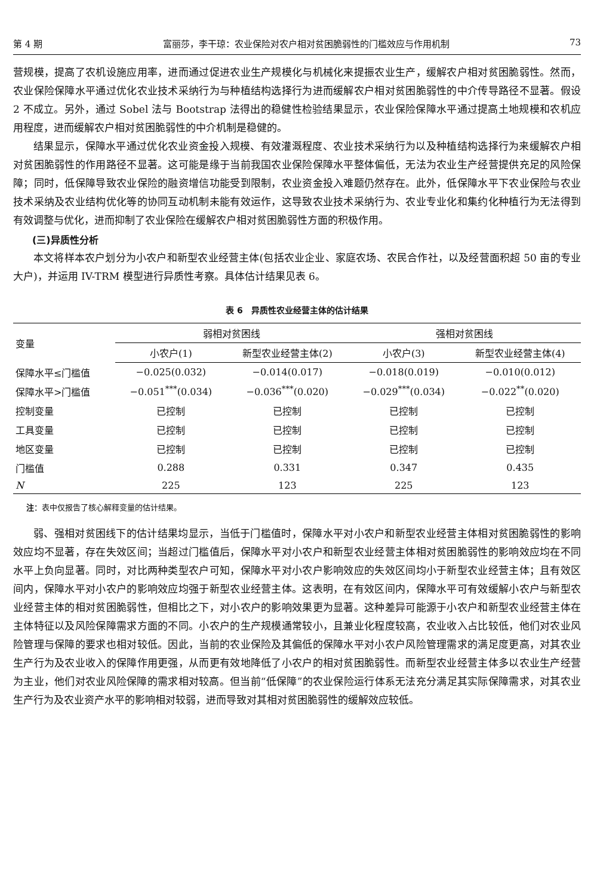第 4 期 富丽莎，李干琼：农业保险对农户相对贫困脆弱性的门槛效应与作用机制 73
营规模，提高了农机设施应用率，进而通过促进农业生产规模化与机械化来提振农业生产，缓解农户相对贫困脆弱性。然而，农业保险保障水平通过优化农业技术采纳行为与种植结构选择行为进而缓解农户相对贫困脆弱性的中介传导路径不显著。假设 2 不成立。另外，通过 Sobel 法与 Bootstrap 法得出的稳健性检验结果显示，农业保险保障水平通过提高土地规模和农机应用程度，进而缓解农户相对贫困脆弱性的中介机制是稳健的。
结果显示，保障水平通过优化农业资金投入规模、有效灌溉程度、农业技术采纳行为以及种植结构选择行为来缓解农户相对贫困脆弱性的作用路径不显著。这可能是缘于当前我国农业保险保障水平整体偏低，无法为农业生产经营提供充足的风险保障；同时，低保障导致农业保险的融资增信功能受到限制，农业资金投入难题仍然存在。此外，低保障水平下农业保险与农业技术采纳及农业结构优化等的协同互动机制未能有效运作，这导致农业技术采纳行为、农业专业化和集约化种植行为无法得到有效调整与优化，进而抑制了农业保险在缓解农户相对贫困脆弱性方面的积极作用。
(三)异质性分析
本文将样本农户划分为小农户和新型农业经营主体(包括农业企业、家庭农场、农民合作社，以及经营面积超 50 亩的专业大户)，并运用 IV-TRM 模型进行异质性考察。具体估计结果见表 6。
表 6　异质性农业经营主体的估计结果
| 变量 | 弱相对贫困线 | | 强相对贫困线 | |
| --- | --- | --- | --- | --- |
| | 小农户(1) | 新型农业经营主体(2) | 小农户(3) | 新型农业经营主体(4) |
| 保障水平≤门槛值 | −0.025(0.032) | −0.014(0.017) | −0.018(0.019) | −0.010(0.012) |
| 保障水平>门槛值 | −0.051<sup>***</sup>(0.034) | −0.036<sup>***</sup>(0.020) | −0.029<sup>***</sup>(0.034) | −0.022<sup>**</sup>(0.020) |
| 控制变量 | 已控制 | 已控制 | 已控制 | 已控制 |
| 工具变量 | 已控制 | 已控制 | 已控制 | 已控制 |
| 地区变量 | 已控制 | 已控制 | 已控制 | 已控制 |
| 门槛值 | 0.288 | 0.331 | 0.347 | 0.435 |
| N | 225 | 123 | 225 | 123 |
注：表中仅报告了核心解释变量的估计结果。
弱、强相对贫困线下的估计结果均显示，当低于门槛值时，保障水平对小农户和新型农业经营主体相对贫困脆弱性的影响效应均不显著，存在失效区间；当超过门槛值后，保障水平对小农户和新型农业经营主体相对贫困脆弱性的影响效应均在不同水平上负向显著。同时，对比两种类型农户可知，保障水平对小农户影响效应的失效区间均小于新型农业经营主体；且有效区间内，保障水平对小农户的影响效应均强于新型农业经营主体。这表明，在有效区间内，保障水平可有效缓解小农户与新型农业经营主体的相对贫困脆弱性，但相比之下，对小农户的影响效果更为显著。这种差异可能源于小农户和新型农业经营主体在主体特征以及风险保障需求方面的不同。小农户的生产规模通常较小，且兼业化程度较高，农业收入占比较低，他们对农业风险管理与保障的要求也相对较低。因此，当前的农业保险及其偏低的保障水平对小农户风险管理需求的满足度更高，对其农业生产行为及农业收入的保障作用更强，从而更有效地降低了小农户的相对贫困脆弱性。而新型农业经营主体多以农业生产经营为主业，他们对农业风险保障的需求相对较高。但当前“低保障”的农业保险运行体系无法充分满足其实际保障需求，对其农业生产行为及农业资产水平的影响相对较弱，进而导致对其相对贫困脆弱性的缓解效应较低。